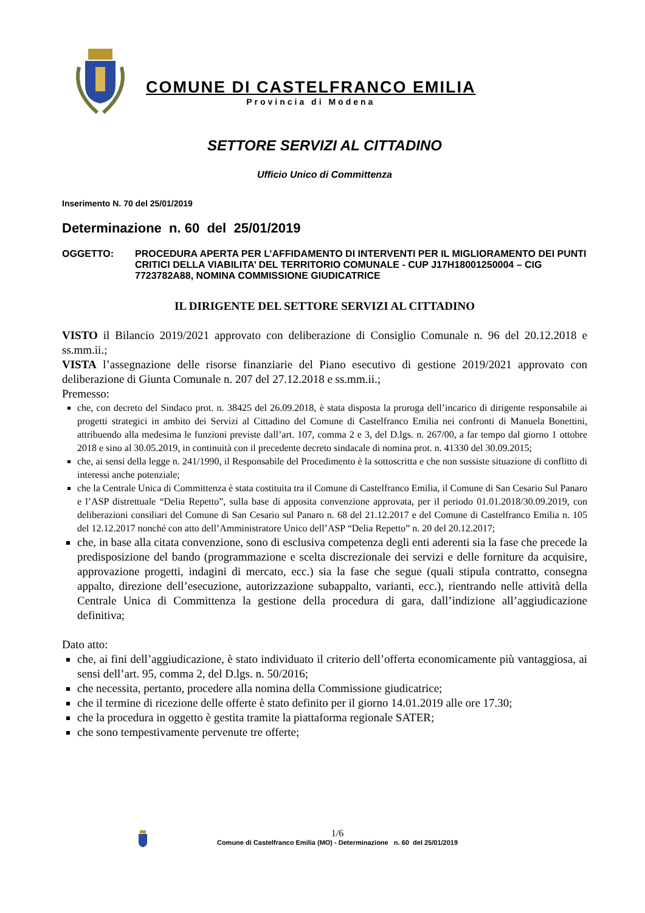COMUNE DI CASTELFRANCO EMILIA
Provincia di Modena
SETTORE SERVIZI AL CITTADINO
Ufficio Unico di Committenza
Inserimento N. 70 del 25/01/2019
Determinazione n. 60 del 25/01/2019
OGGETTO: PROCEDURA APERTA PER L’AFFIDAMENTO DI INTERVENTI PER IL MIGLIORAMENTO DEI PUNTI CRITICI DELLA VIABILITA’ DEL TERRITORIO COMUNALE - CUP J17H18001250004 – CIG 7723782A88, NOMINA COMMISSIONE GIUDICATRICE
IL DIRIGENTE DEL SETTORE SERVIZI AL CITTADINO
VISTO il Bilancio 2019/2021 approvato con deliberazione di Consiglio Comunale n. 96 del 20.12.2018 e ss.mm.ii.;
VISTA l’assegnazione delle risorse finanziarie del Piano esecutivo di gestione 2019/2021 approvato con deliberazione di Giunta Comunale n. 207 del 27.12.2018 e ss.mm.ii.;
Premesso:
che, con decreto del Sindaco prot. n. 38425 del 26.09.2018, è stata disposta la proroga dell’incarico di dirigente responsabile ai progetti strategici in ambito dei Servizi al Cittadino del Comune di Castelfranco Emilia nei confronti di Manuela Bonettini, attribuendo alla medesima le funzioni previste dall’art. 107, comma 2 e 3, del D.lgs. n. 267/00, a far tempo dal giorno 1 ottobre 2018 e sino al 30.05.2019, in continuità con il precedente decreto sindacale di nomina prot. n. 41330 del 30.09.2015;
che, ai sensi della legge n. 241/1990, il Responsabile del Procedimento è la sottoscritta e che non sussiste situazione di conflitto di interessi anche potenziale;
che la Centrale Unica di Committenza è stata costituita tra il Comune di Castelfranco Emilia, il Comune di San Cesario Sul Panaro e l’ASP distrettuale “Delia Repetto”, sulla base di apposita convenzione approvata, per il periodo 01.01.2018/30.09.2019, con deliberazioni consiliari del Comune di San Cesario sul Panaro n. 68 del 21.12.2017 e del Comune di Castelfranco Emilia n. 105 del 12.12.2017 nonché con atto dell’Amministratore Unico dell’ASP “Delia Repetto” n. 20 del 20.12.2017;
che, in base alla citata convenzione, sono di esclusiva competenza degli enti aderenti sia la fase che precede la predisposizione del bando (programmazione e scelta discrezionale dei servizi e delle forniture da acquisire, approvazione progetti, indagini di mercato, ecc.) sia la fase che segue (quali stipula contratto, consegna appalto, direzione dell’esecuzione, autorizzazione subappalto, varianti, ecc.), rientrando nelle attività della Centrale Unica di Committenza la gestione della procedura di gara, dall’indizione all’aggiudicazione definitiva;
Dato atto:
che, ai fini dell’aggiudicazione, è stato individuato il criterio dell’offerta economicamente più vantaggiosa, ai sensi dell’art. 95, comma 2, del D.lgs. n. 50/2016;
che necessita, pertanto, procedere alla nomina della Commissione giudicatrice;
che il termine di ricezione delle offerte è stato definito per il giorno 14.01.2019 alle ore 17.30;
che la procedura in oggetto è gestita tramite la piattaforma regionale SATER;
che sono tempestivamente pervenute tre offerte;
1/6
Comune di Castelfranco Emilia (MO) - Determinazione n. 60 del 25/01/2019